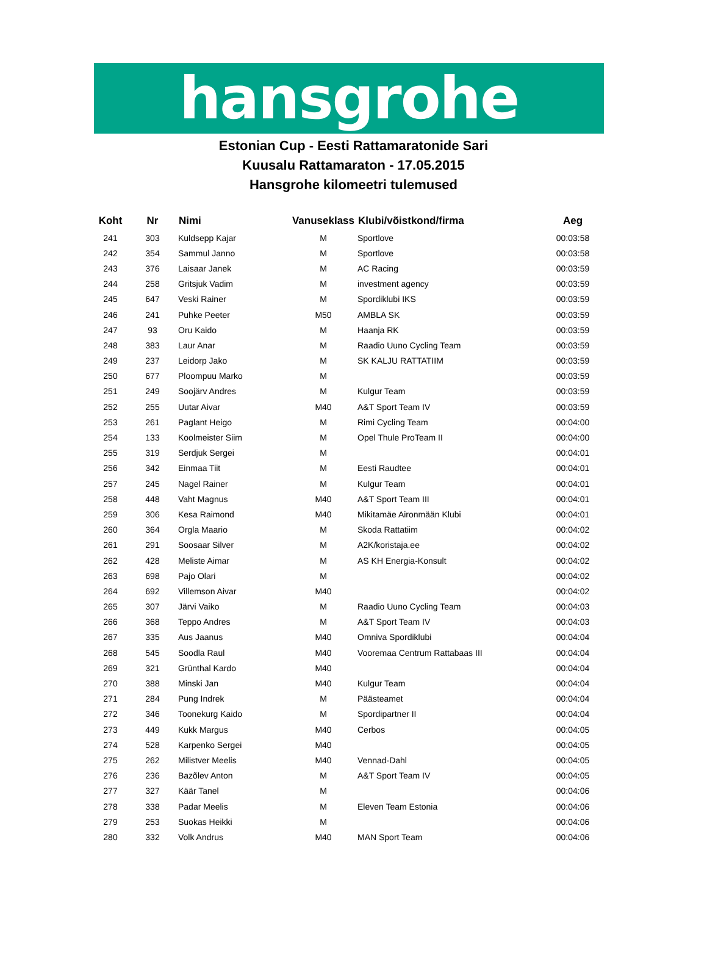hansgrohe
Estonian Cup - Eesti Rattamaratonide Sari
Kuusalu Rattamaraton - 17.05.2015
Hansgrohe kilomeetri tulemused
| Koht | Nr | Nimi | Vanuseklass | Klubi/võistkond/firma | Aeg |
| --- | --- | --- | --- | --- | --- |
| 241 | 303 | Kuldsepp Kajar | M | Sportlove | 00:03:58 |
| 242 | 354 | Sammul Janno | M | Sportlove | 00:03:58 |
| 243 | 376 | Laisaar Janek | M | AC Racing | 00:03:59 |
| 244 | 258 | Gritsjuk Vadim | M | investment agency | 00:03:59 |
| 245 | 647 | Veski Rainer | M | Spordiklubi IKS | 00:03:59 |
| 246 | 241 | Puhke Peeter | M50 | AMBLA SK | 00:03:59 |
| 247 | 93 | Oru Kaido | M | Haanja RK | 00:03:59 |
| 248 | 383 | Laur Anar | M | Raadio Uuno Cycling Team | 00:03:59 |
| 249 | 237 | Leidorp Jako | M | SK KALJU RATTATIIM | 00:03:59 |
| 250 | 677 | Ploompuu Marko | M | | 00:03:59 |
| 251 | 249 | Soojärv Andres | M | Kulgur Team | 00:03:59 |
| 252 | 255 | Uutar Aivar | M40 | A&T Sport Team IV | 00:03:59 |
| 253 | 261 | Paglant Heigo | M | Rimi Cycling Team | 00:04:00 |
| 254 | 133 | Koolmeister Siim | M | Opel Thule ProTeam II | 00:04:00 |
| 255 | 319 | Serdjuk Sergei | M | | 00:04:01 |
| 256 | 342 | Einmaa Tiit | M | Eesti Raudtee | 00:04:01 |
| 257 | 245 | Nagel Rainer | M | Kulgur Team | 00:04:01 |
| 258 | 448 | Vaht Magnus | M40 | A&T Sport Team III | 00:04:01 |
| 259 | 306 | Kesa Raimond | M40 | Mikitamäe Aironmään Klubi | 00:04:01 |
| 260 | 364 | Orgla Maario | M | Skoda Rattatiim | 00:04:02 |
| 261 | 291 | Soosaar Silver | M | A2K/koristaja.ee | 00:04:02 |
| 262 | 428 | Meliste Aimar | M | AS KH Energia-Konsult | 00:04:02 |
| 263 | 698 | Pajo Olari | M | | 00:04:02 |
| 264 | 692 | Villemson Aivar | M40 | | 00:04:02 |
| 265 | 307 | Järvi Vaiko | M | Raadio Uuno Cycling Team | 00:04:03 |
| 266 | 368 | Teppo Andres | M | A&T Sport Team IV | 00:04:03 |
| 267 | 335 | Aus Jaanus | M40 | Omniva Spordiklubi | 00:04:04 |
| 268 | 545 | Soodla Raul | M40 | Vooremaa Centrum Rattabaas III | 00:04:04 |
| 269 | 321 | Grünthal Kardo | M40 | | 00:04:04 |
| 270 | 388 | Minski Jan | M40 | Kulgur Team | 00:04:04 |
| 271 | 284 | Pung Indrek | M | Päästeamet | 00:04:04 |
| 272 | 346 | Toonekurg Kaido | M | Spordipartner II | 00:04:04 |
| 273 | 449 | Kukk Margus | M40 | Cerbos | 00:04:05 |
| 274 | 528 | Karpenko Sergei | M40 | | 00:04:05 |
| 275 | 262 | Milistver Meelis | M40 | Vennad-Dahl | 00:04:05 |
| 276 | 236 | Bazõlev Anton | M | A&T Sport Team IV | 00:04:05 |
| 277 | 327 | Käär Tanel | M | | 00:04:06 |
| 278 | 338 | Padar Meelis | M | Eleven Team Estonia | 00:04:06 |
| 279 | 253 | Suokas Heikki | M | | 00:04:06 |
| 280 | 332 | Volk Andrus | M40 | MAN Sport Team | 00:04:06 |